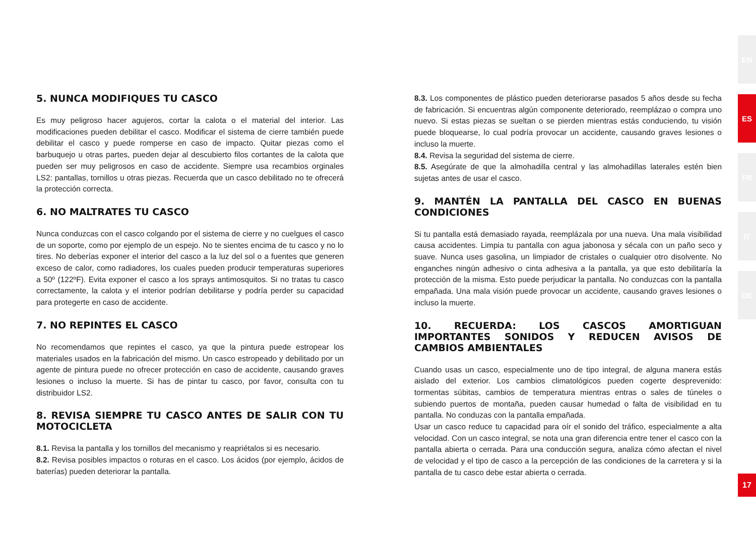5. NUNCA MODIFIQUES TU CASCO
Es muy peligroso hacer agujeros, cortar la calota o el material del interior. Las modificaciones pueden debilitar el casco. Modificar el sistema de cierre también puede debilitar el casco y puede romperse en caso de impacto. Quitar piezas como el barbuquejo u otras partes, pueden dejar al descubierto filos cortantes de la calota que pueden ser muy peligrosos en caso de accidente. Siempre usa recambios orginales LS2: pantallas, tornillos u otras piezas. Recuerda que un casco debilitado no te ofrecerá la protección correcta.
6. NO MALTRATES TU CASCO
Nunca conduzcas con el casco colgando por el sistema de cierre y no cuelgues el casco de un soporte, como por ejemplo de un espejo. No te sientes encima de tu casco y no lo tires. No deberías exponer el interior del casco a la luz del sol o a fuentes que generen exceso de calor, como radiadores, los cuales pueden producir temperaturas superiores a 50º (122ºF). Evita exponer el casco a los sprays antimosquitos. Si no tratas tu casco correctamente, la calota y el interior podrían debilitarse y podría perder su capacidad para protegerte en caso de accidente.
7. NO REPINTES EL CASCO
No recomendamos que repintes el casco, ya que la pintura puede estropear los materiales usados en la fabricación del mismo. Un casco estropeado y debilitado por un agente de pintura puede no ofrecer protección en caso de accidente, causando graves lesiones o incluso la muerte. Si has de pintar tu casco, por favor, consulta con tu distribuidor LS2.
8. REVISA SIEMPRE TU CASCO ANTES DE SALIR CON TU MOTOCICLETA
8.1. Revisa la pantalla y los tornillos del mecanismo y reapriétalos si es necesario.
8.2. Revisa posibles impactos o roturas en el casco. Los ácidos (por ejemplo, ácidos de baterías) pueden deteriorar la pantalla.
8.3. Los componentes de plástico pueden deteriorarse pasados 5 años desde su fecha de fabricación. Si encuentras algún componente deteriorado, reemplázao o compra uno nuevo. Si estas piezas se sueltan o se pierden mientras estás conduciendo, tu visión puede bloquearse, lo cual podría provocar un accidente, causando graves lesiones o incluso la muerte.
8.4. Revisa la seguridad del sistema de cierre.
8.5. Asegúrate de que la almohadilla central y las almohadillas laterales estén bien sujetas antes de usar el casco.
9. MANTÉN LA PANTALLA DEL CASCO EN BUENAS CONDICIONES
Si tu pantalla está demasiado rayada, reemplázala por una nueva. Una mala visibilidad causa accidentes. Limpia tu pantalla con agua jabonosa y sécala con un paño seco y suave. Nunca uses gasolina, un limpiador de cristales o cualquier otro disolvente. No enganches ningún adhesivo o cinta adhesiva a la pantalla, ya que esto debilitaría la protección de la misma. Esto puede perjudicar la pantalla. No conduzcas con la pantalla empañada. Una mala visión puede provocar un accidente, causando graves lesiones o incluso la muerte.
10. RECUERDA: LOS CASCOS AMORTIGUAN IMPORTANTES SONIDOS Y REDUCEN AVISOS DE CAMBIOS AMBIENTALES
Cuando usas un casco, especialmente uno de tipo integral, de alguna manera estás aislado del exterior. Los cambios climatológicos pueden cogerte desprevenido: tormentas súbitas, cambios de temperatura mientras entras o sales de túneles o subiendo puertos de montaña, pueden causar humedad o falta de visibilidad en tu pantalla. No conduzas con la pantalla empañada.
Usar un casco reduce tu capacidad para oír el sonido del tráfico, especialmente a alta velocidad. Con un casco integral, se nota una gran diferencia entre tener el casco con la pantalla abierta o cerrada. Para una conducción segura, analiza cómo afectan el nivel de velocidad y el tipo de casco a la percepción de las condiciones de la carretera y si la pantalla de tu casco debe estar abierta o cerrada.
EN
ES
FR
IT
DE
17